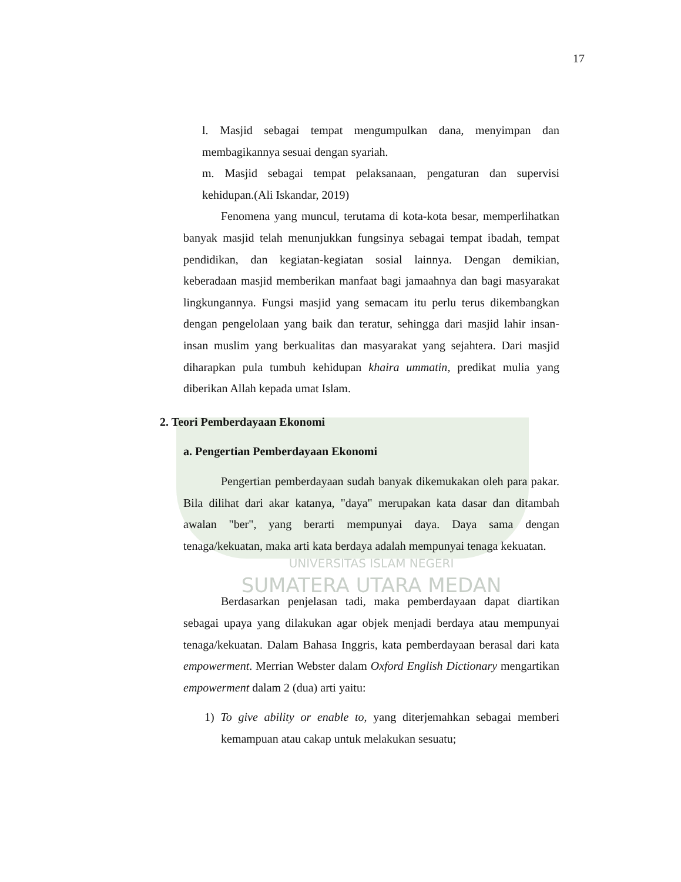17
l. Masjid sebagai tempat mengumpulkan dana, menyimpan dan membagikannya sesuai dengan syariah.
m. Masjid sebagai tempat pelaksanaan, pengaturan dan supervisi kehidupan.(Ali Iskandar, 2019)
Fenomena yang muncul, terutama di kota-kota besar, memperlihatkan banyak masjid telah menunjukkan fungsinya sebagai tempat ibadah, tempat pendidikan, dan kegiatan-kegiatan sosial lainnya. Dengan demikian, keberadaan masjid memberikan manfaat bagi jamaahnya dan bagi masyarakat lingkungannya. Fungsi masjid yang semacam itu perlu terus dikembangkan dengan pengelolaan yang baik dan teratur, sehingga dari masjid lahir insan-insan muslim yang berkualitas dan masyarakat yang sejahtera. Dari masjid diharapkan pula tumbuh kehidupan khaira ummatin, predikat mulia yang diberikan Allah kepada umat Islam.
2. Teori Pemberdayaan Ekonomi
a. Pengertian Pemberdayaan Ekonomi
Pengertian pemberdayaan sudah banyak dikemukakan oleh para pakar. Bila dilihat dari akar katanya, "daya" merupakan kata dasar dan ditambah awalan "ber", yang berarti mempunyai daya. Daya sama dengan tenaga/kekuatan, maka arti kata berdaya adalah mempunyai tenaga kekuatan.
UNIVERSITAS ISLAM NEGERI
SUMATERA UTARA MEDAN
Berdasarkan penjelasan tadi, maka pemberdayaan dapat diartikan sebagai upaya yang dilakukan agar objek menjadi berdaya atau mempunyai tenaga/kekuatan. Dalam Bahasa Inggris, kata pemberdayaan berasal dari kata empowerment. Merrian Webster dalam Oxford English Dictionary mengartikan empowerment dalam 2 (dua) arti yaitu:
1) To give ability or enable to, yang diterjemahkan sebagai memberi kemampuan atau cakap untuk melakukan sesuatu;